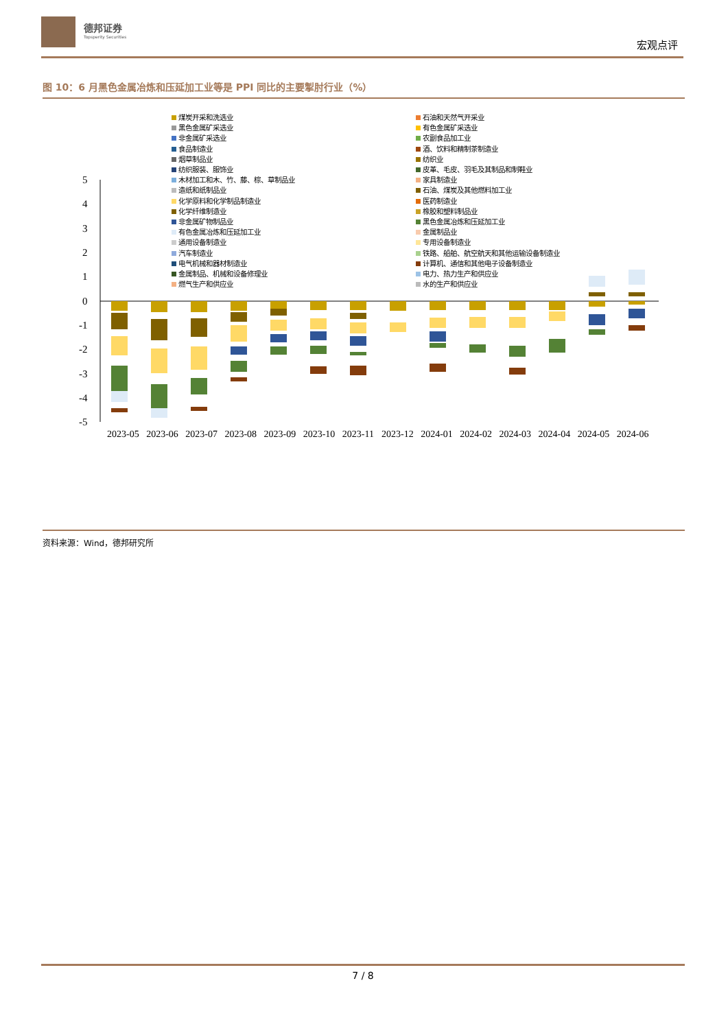德邦证券
Topsperity Securities
宏观点评
图 10：6 月黑色金属冶炼和压延加工业等是 PPI 同比的主要掣肘行业（%）
煤炭开采和洗选业
黑色金属矿采选业
非金属矿采选业
食品制造业
烟草制品业
纺织服装、服饰业
木材加工和木、竹、藤、棕、草制品业
造纸和纸制品业
化学原料和化学制品制造业
化学纤维制造业
非金属矿物制品业
有色金属冶炼和压延加工业
通用设备制造业
汽车制造业
电气机械和器材制造业
金属制品、机械和设备修理业
燃气生产和供应业
石油和天然气开采业
有色金属矿采选业
农副食品加工业
酒、饮料和精制茶制造业
纺织业
皮革、毛皮、羽毛及其制品和制鞋业
家具制造业
石油、煤炭及其他燃料加工业
医药制造业
橡胶和塑料制品业
黑色金属冶炼和压延加工业
金属制品业
专用设备制造业
铁路、船舶、航空航天和其他运输设备制造业
计算机、通信和其他电子设备制造业
电力、热力生产和供应业
水的生产和供应业
5
4
3
2
1
0
-1
-2
-3
-4
-5
2023-05 2023-06 2023-07 2023-08 2023-09 2023-10 2023-11 2023-12 2024-01 2024-02 2024-03 2024-04 2024-05 2024-06
资料来源：Wind，德邦研究所
7 / 8